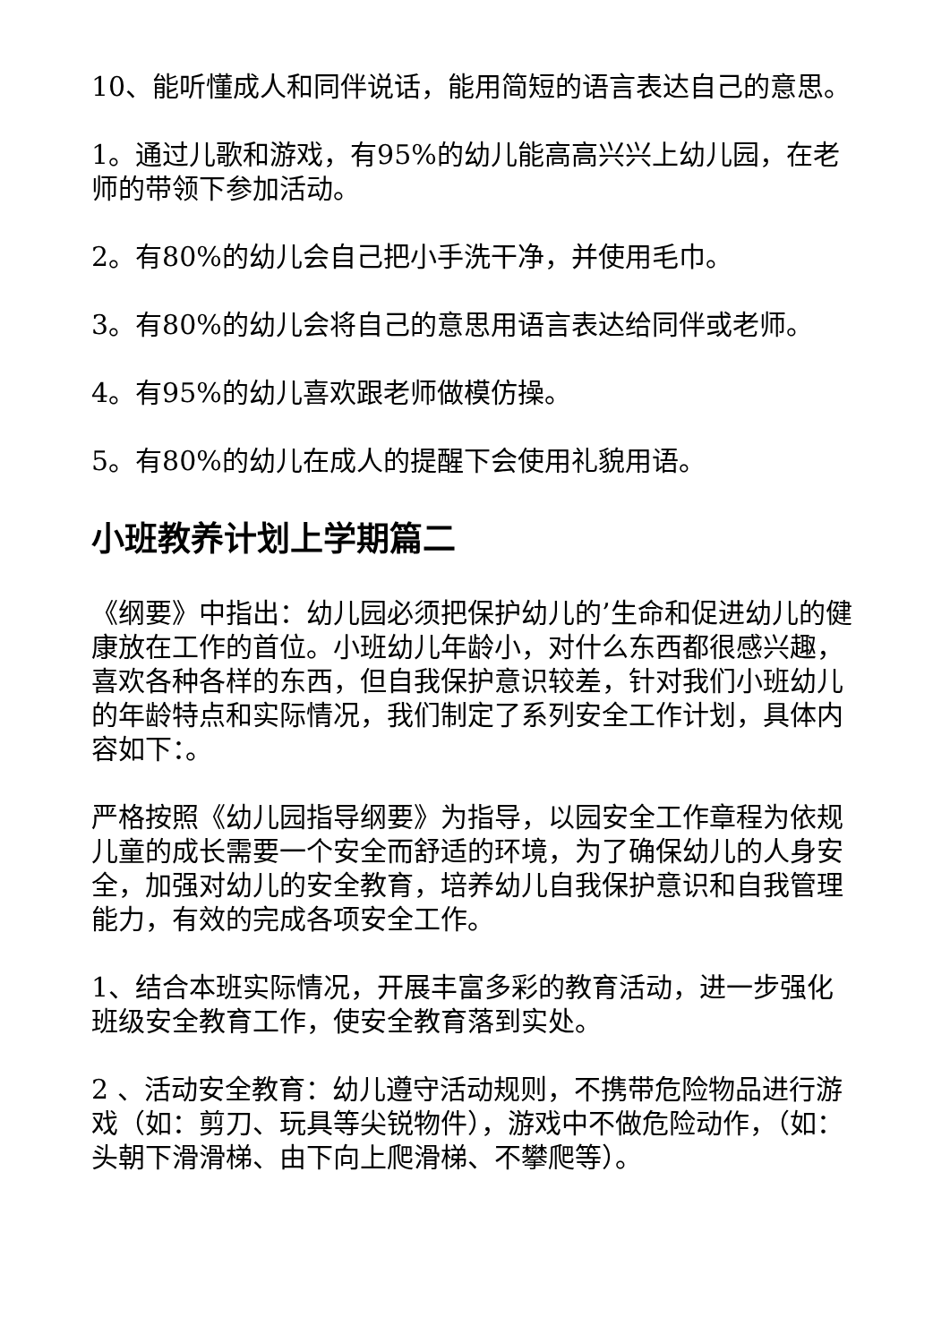10、能听懂成人和同伴说话，能用简短的语言表达自己的意思。
1。通过儿歌和游戏，有95%的幼儿能高高兴兴上幼儿园，在老师的带领下参加活动。
2。有80%的幼儿会自己把小手洗干净，并使用毛巾。
3。有80%的幼儿会将自己的意思用语言表达给同伴或老师。
4。有95%的幼儿喜欢跟老师做模仿操。
5。有80%的幼儿在成人的提醒下会使用礼貌用语。
小班教养计划上学期篇二
《纲要》中指出：幼儿园必须把保护幼儿的’生命和促进幼儿的健康放在工作的首位。小班幼儿年龄小，对什么东西都很感兴趣，喜欢各种各样的东西，但自我保护意识较差，针对我们小班幼儿的年龄特点和实际情况，我们制定了系列安全工作计划，具体内容如下：。
严格按照《幼儿园指导纲要》为指导，以园安全工作章程为依规儿童的成长需要一个安全而舒适的环境，为了确保幼儿的人身安全，加强对幼儿的安全教育，培养幼儿自我保护意识和自我管理能力，有效的完成各项安全工作。
1、结合本班实际情况，开展丰富多彩的教育活动，进一步强化班级安全教育工作，使安全教育落到实处。
2 、活动安全教育：幼儿遵守活动规则，不携带危险物品进行游戏（如：剪刀、玩具等尖锐物件），游戏中不做危险动作，（如：头朝下滑滑梯、由下向上爬滑梯、不攀爬等）。